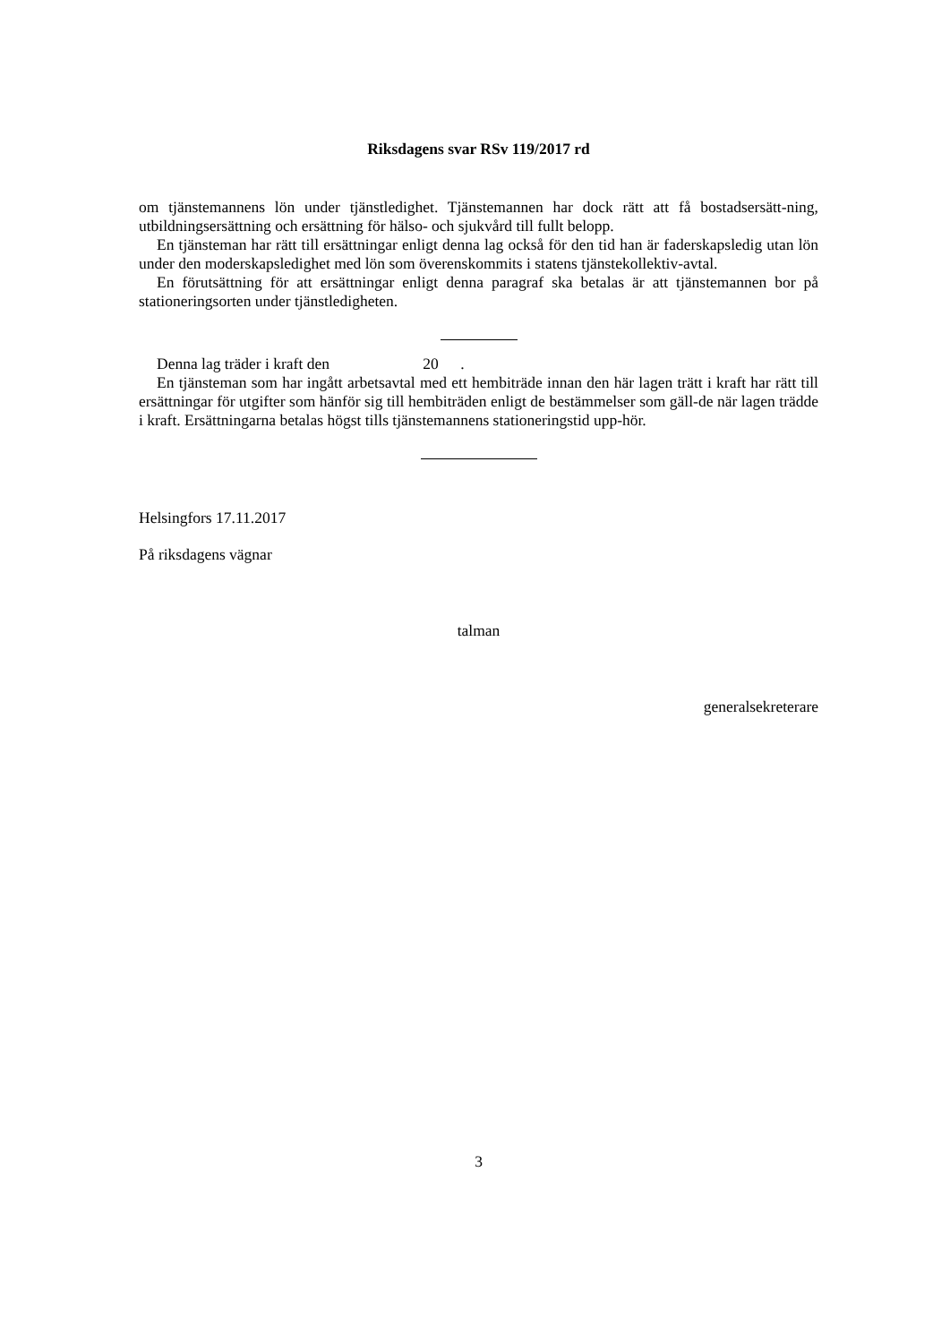Riksdagens svar RSv 119/2017 rd
om tjänstemannens lön under tjänstledighet. Tjänstemannen har dock rätt att få bostadsersätt-ning, utbildningsersättning och ersättning för hälso- och sjukvård till fullt belopp.
En tjänsteman har rätt till ersättningar enligt denna lag också för den tid han är faderskapsledig utan lön under den moderskapsledighet med lön som överenskommits i statens tjänstekollektiv-avtal.
En förutsättning för att ersättningar enligt denna paragraf ska betalas är att tjänstemannen bor på stationeringsorten under tjänstledigheten.
Denna lag träder i kraft den 20 .
En tjänsteman som har ingått arbetsavtal med ett hembiträde innan den här lagen trätt i kraft har rätt till ersättningar för utgifter som hänför sig till hembiträden enligt de bestämmelser som gäll-de när lagen trädde i kraft. Ersättningarna betalas högst tills tjänstemannens stationeringstid upp-hör.
Helsingfors 17.11.2017
På riksdagens vägnar
talman
generalsekreterare
3